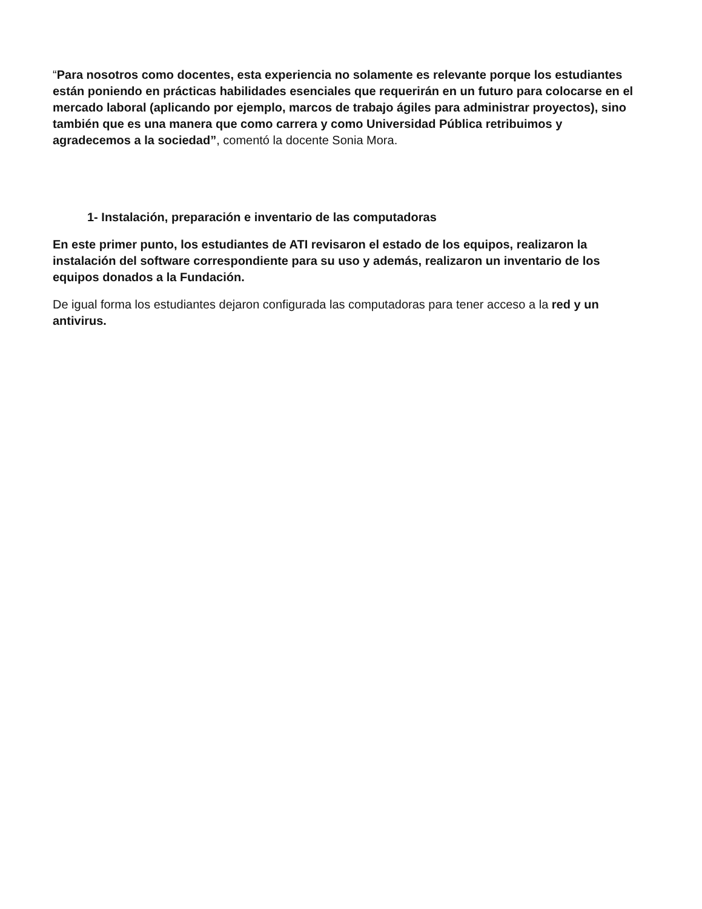“Para nosotros como docentes, esta experiencia no solamente es relevante porque los estudiantes están poniendo en prácticas habilidades esenciales que requerirán en un futuro para colocarse en el mercado laboral (aplicando por ejemplo, marcos de trabajo ágiles para administrar proyectos), sino también que es una manera que como carrera y como Universidad Pública retribuimos y agradecemos a la sociedad”, comentó la docente Sonia Mora.
1- Instalación, preparación e inventario de las computadoras
En este primer punto, los estudiantes de ATI revisaron el estado de los equipos, realizaron la instalación del software correspondiente para su uso y además, realizaron un inventario de los equipos donados a la Fundación.
De igual forma los estudiantes dejaron configurada las computadoras para tener acceso a la red y un antivirus.